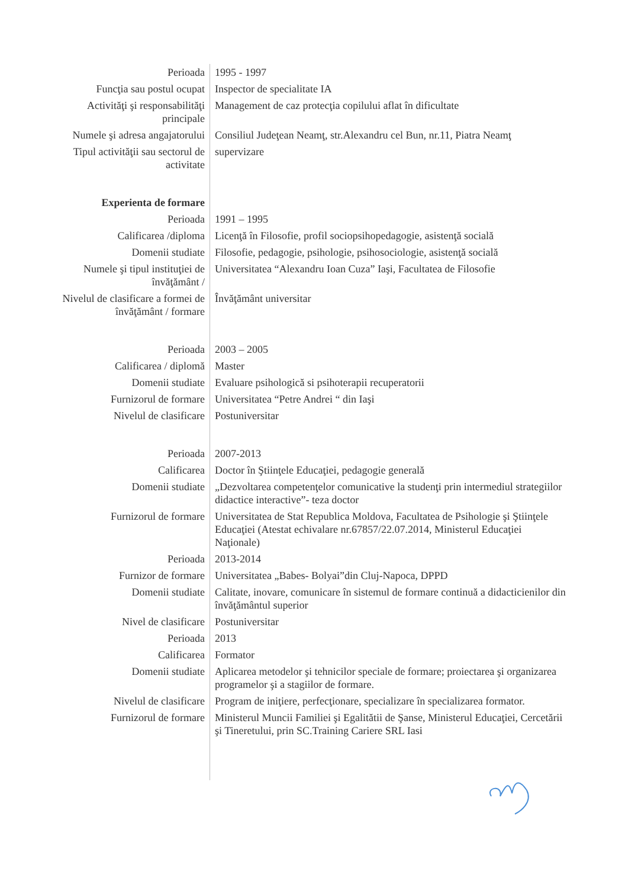| Perioada | 1995 - 1997 |
| Funcţia sau postul ocupat | Inspector de specialitate IA |
| Activităţi şi responsabilităţi principale | Management de caz protecţia copilului aflat în dificultate |
| Numele şi adresa angajatorului | Consiliul Judeţean Neamţ, str.Alexandru cel Bun, nr.11, Piatra Neamţ |
| Tipul activităţii sau sectorul de activitate | supervizare |
| Experienta de formare | |
| Perioada | 1991 – 1995 |
| Calificarea /diploma | Licenţă în Filosofie, profil sociopsihopedagogie, asistenţă socială |
| Domenii studiate | Filosofie, pedagogie, psihologie, psihosociologie, asistenţă socială |
| Numele şi tipul instituţiei de învăţământ / | Universitatea “Alexandru Ioan Cuza” Iaşi, Facultatea de Filosofie |
| Nivelul de clasificare a formei de învăţământ / formare | Învăţământ universitar |
| Perioada | 2003 – 2005 |
| Calificarea / diplomă | Master |
| Domenii studiate | Evaluare psihologică si psihoterapii recuperatorii |
| Furnizorul de formare | Universitatea “Petre Andrei “ din Iaşi |
| Nivelul de clasificare | Postuniversitar |
| Perioada | 2007-2013 |
| Calificarea | Doctor în Ştiinţele Educaţiei, pedagogie generală |
| Domenii studiate | „Dezvoltarea competenţelor comunicative la studenţi prin intermediul strategiilor didactice interactive”- teza doctor |
| Furnizorul de formare | Universitatea de Stat Republica Moldova, Facultatea de Psihologie şi Ştiinţele Educaţiei (Atestat echivalare nr.67857/22.07.2014, Ministerul Educaţiei Naţionale) |
| Perioada | 2013-2014 |
| Furnizor de formare | Universitatea „Babes- Bolyai”din Cluj-Napoca, DPPD |
| Domenii studiate | Calitate, inovare, comunicare în sistemul de formare continuă a didacticienilor din învăţământul superior |
| Nivel de clasificare | Postuniversitar |
| Perioada | 2013 |
| Calificarea | Formator |
| Domenii studiate | Aplicarea metodelor şi tehnicilor speciale de formare; proiectarea şi organizarea programelor şi a stagiilor de formare. |
| Nivelul de clasificare | Program de iniţiere, perfecţionare, specializare în specializarea formator. |
| Furnizorul de formare | Ministerul Muncii Familiei şi Egalitătii de Şanse, Ministerul Educaţiei, Cercetării şi Tineretului, prin SC.Training Cariere SRL Iasi |